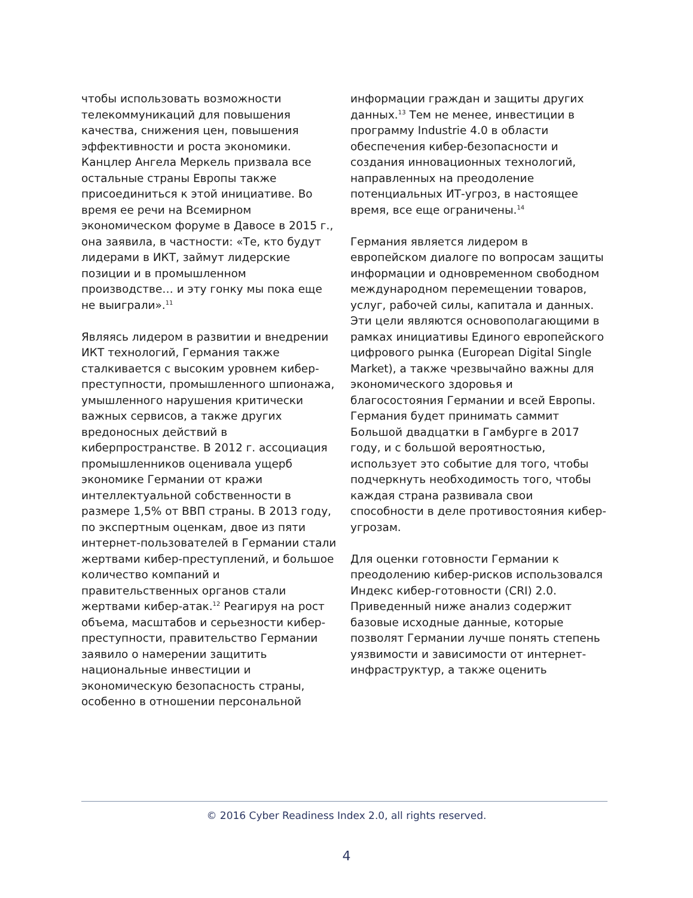чтобы использовать возможности телекоммуникаций для повышения качества, снижения цен, повышения эффективности и роста экономики. Канцлер Ангела Меркель призвала все остальные страны Европы также присоединиться к этой инициативе. Во время ее речи на Всемирном экономическом форуме в Давосе в 2015 г., она заявила, в частности: «Те, кто будут лидерами в ИКТ, займут лидерские позиции и в промышленном производстве… и эту гонку мы пока еще не выиграли».<sup>11</sup>
Являясь лидером в развитии и внедрении ИКТ технологий, Германия также сталкивается с высоким уровнем кибер-преступности, промышленного шпионажа, умышленного нарушения критически важных сервисов, а также других вредоносных действий в киберпространстве. В 2012 г. ассоциация промышленников оценивала ущерб экономике Германии от кражи интеллектуальной собственности в размере 1,5% от ВВП страны. В 2013 году, по экспертным оценкам, двое из пяти интернет-пользователей в Германии стали жертвами кибер-преступлений, и большое количество компаний и правительственных органов стали жертвами кибер-атак.<sup>12</sup> Реагируя на рост объема, масштабов и серьезности кибер-преступности, правительство Германии заявило о намерении защитить национальные инвестиции и экономическую безопасность страны, особенно в отношении персональной
информации граждан и защиты других данных.<sup>13</sup> Тем не менее, инвестиции в программу Industrie 4.0 в области обеспечения кибер-безопасности и создания инновационных технологий, направленных на преодоление потенциальных ИТ-угроз, в настоящее время, все еще ограничены.<sup>14</sup>
Германия является лидером в европейском диалоге по вопросам защиты информации и одновременном свободном международном перемещении товаров, услуг, рабочей силы, капитала и данных. Эти цели являются основополагающими в рамках инициативы Единого европейского цифрового рынка (European Digital Single Market), а также чрезвычайно важны для экономического здоровья и благосостояния Германии и всей Европы. Германия будет принимать саммит Большой двадцатки в Гамбурге в 2017 году, и с большой вероятностью, использует это событие для того, чтобы подчеркнуть необходимость того, чтобы каждая страна развивала свои способности в деле противостояния кибер-угрозам.
Для оценки готовности Германии к преодолению кибер-рисков использовался Индекс кибер-готовности (CRI) 2.0. Приведенный ниже анализ содержит базовые исходные данные, которые позволят Германии лучше понять степень уязвимости и зависимости от интернет-инфраструктур, а также оценить
© 2016 Cyber Readiness Index 2.0, all rights reserved.
4